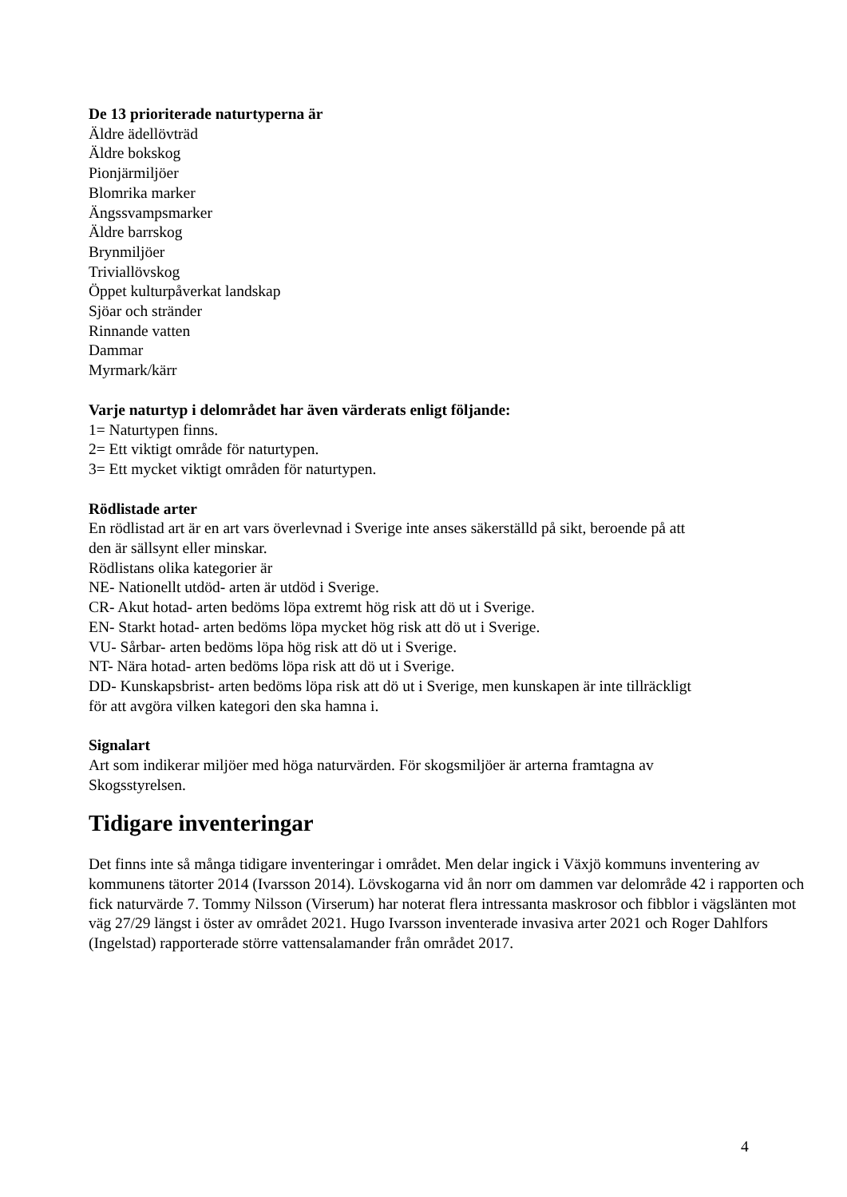De 13 prioriterade naturtyperna är
Äldre ädellövträd
Äldre bokskog
Pionjärmiljöer
Blomrika marker
Ängssvampsmarker
Äldre barrskog
Brynmiljöer
Triviallövskog
Öppet kulturpåverkat landskap
Sjöar och stränder
Rinnande vatten
Dammar
Myrmark/kärr
Varje naturtyp i delområdet har även värderats enligt följande:
1= Naturtypen finns.
2= Ett viktigt område för naturtypen.
3= Ett mycket viktigt områden för naturtypen.
Rödlistade arter
En rödlistad art är en art vars överlevnad i Sverige inte anses säkerställd på sikt, beroende på att
den är sällsynt eller minskar.
Rödlistans olika kategorier är
NE- Nationellt utdöd- arten är utdöd i Sverige.
CR- Akut hotad- arten bedöms löpa extremt hög risk att dö ut i Sverige.
EN- Starkt hotad- arten bedöms löpa mycket hög risk att dö ut i Sverige.
VU- Sårbar- arten bedöms löpa hög risk att dö ut i Sverige.
NT- Nära hotad- arten bedöms löpa risk att dö ut i Sverige.
DD- Kunskapsbrist- arten bedöms löpa risk att dö ut i Sverige, men kunskapen är inte tillräckligt
för att avgöra vilken kategori den ska hamna i.
Signalart
Art som indikerar miljöer med höga naturvärden. För skogsmiljöer är arterna framtagna av
Skogsstyrelsen.
Tidigare inventeringar
Det finns inte så många tidigare inventeringar i området. Men delar ingick i Växjö kommuns inventering av kommunens tätorter 2014 (Ivarsson 2014). Lövskogarna vid ån norr om dammen var delområde 42 i rapporten och fick naturvärde 7. Tommy Nilsson (Virserum) har noterat flera intressanta maskrosor och fibblor i vägslänten mot väg 27/29 längst i öster av området 2021. Hugo Ivarsson inventerade invasiva arter 2021 och Roger Dahlfors (Ingelstad) rapporterade större vattensalamander från området 2017.
4